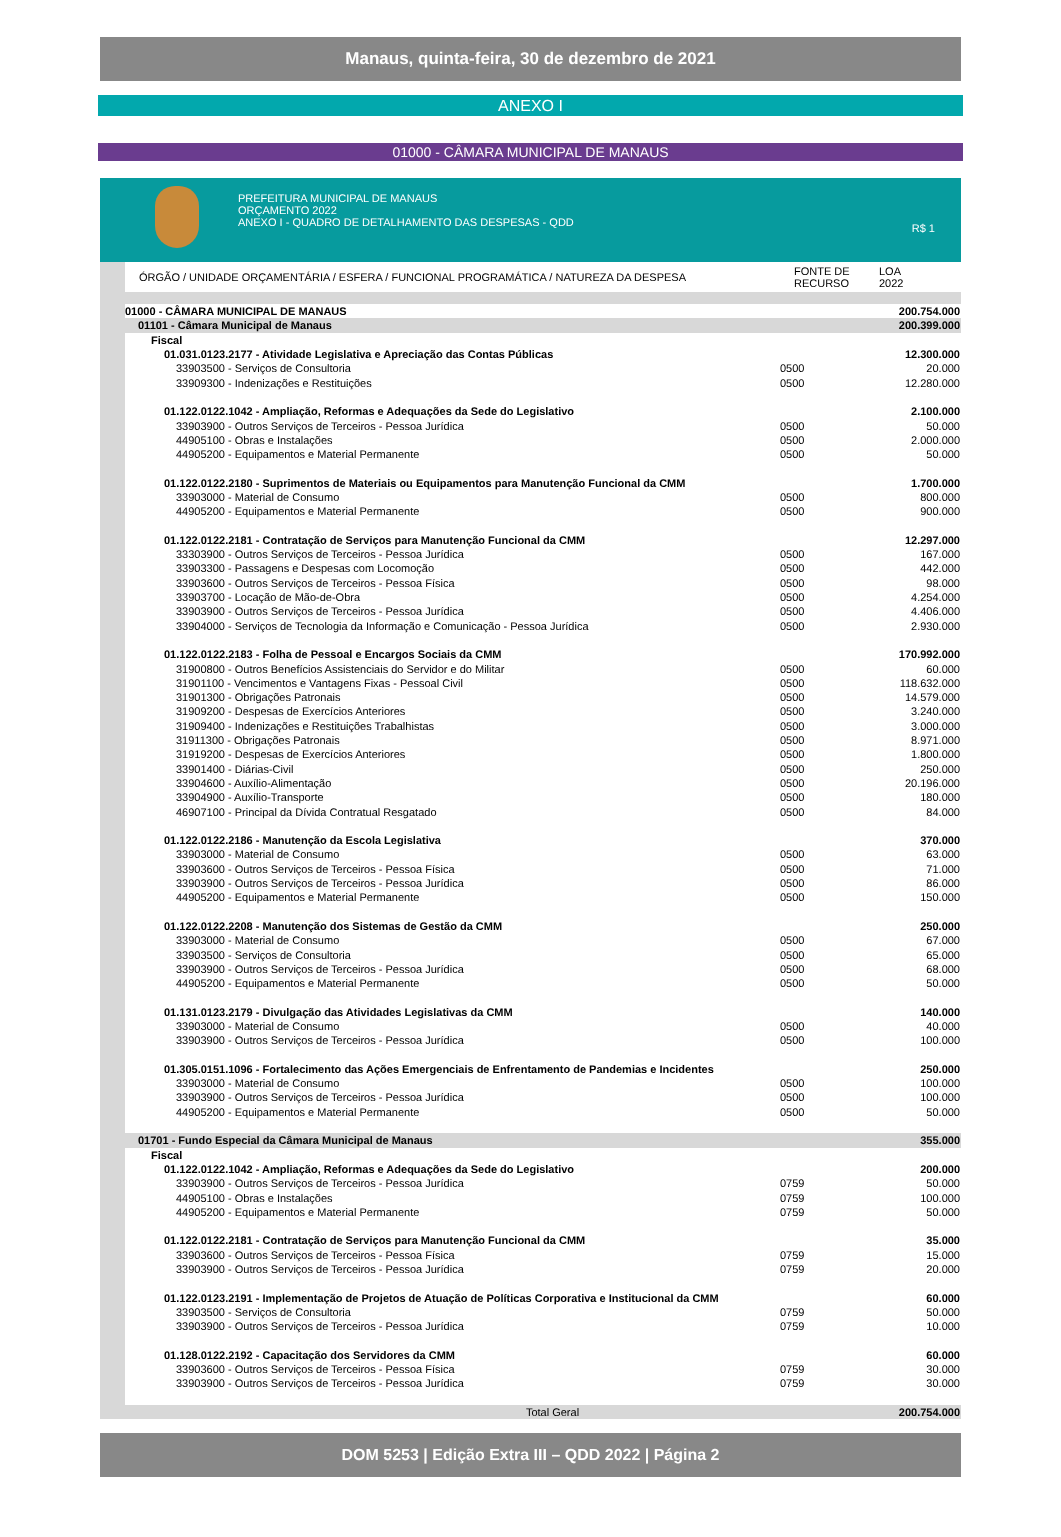Manaus, quinta-feira, 30 de dezembro de 2021
ANEXO I
01000 - CÂMARA MUNICIPAL DE MANAUS
PREFEITURA MUNICIPAL DE MANAUS
ORÇAMENTO 2022
ANEXO I - QUADRO DE DETALHAMENTO DAS DESPESAS - QDD
R$ 1
| ÓRGÃO / UNIDADE ORÇAMENTÁRIA / ESFERA / FUNCIONAL PROGRAMÁTICA / NATUREZA DA DESPESA | FONTE DE RECURSO | LOA 2022 |
| --- | --- | --- |
| 01000 - CÂMARA MUNICIPAL DE MANAUS | | 200.754.000 |
| 01101 - Câmara Municipal de Manaus | | 200.399.000 |
| Fiscal | | |
| 01.031.0123.2177 - Atividade Legislativa e Apreciação das Contas Públicas | | 12.300.000 |
| 33903500 - Serviços de Consultoria | 0500 | 20.000 |
| 33909300 - Indenizações e Restituições | 0500 | 12.280.000 |
| 01.122.0122.1042 - Ampliação, Reformas e Adequações da Sede do Legislativo | | 2.100.000 |
| 33903900 - Outros Serviços de Terceiros - Pessoa Jurídica | 0500 | 50.000 |
| 44905100 - Obras e Instalações | 0500 | 2.000.000 |
| 44905200 - Equipamentos e Material Permanente | 0500 | 50.000 |
| 01.122.0122.2180 - Suprimentos de Materiais ou Equipamentos para Manutenção Funcional da CMM | | 1.700.000 |
| 33903000 - Material de Consumo | 0500 | 800.000 |
| 44905200 - Equipamentos e Material Permanente | 0500 | 900.000 |
| 01.122.0122.2181 - Contratação de Serviços para Manutenção Funcional da CMM | | 12.297.000 |
| 33303900 - Outros Serviços de Terceiros - Pessoa Jurídica | 0500 | 167.000 |
| 33903300 - Passagens e Despesas com Locomoção | 0500 | 442.000 |
| 33903600 - Outros Serviços de Terceiros - Pessoa Física | 0500 | 98.000 |
| 33903700 - Locação de Mão-de-Obra | 0500 | 4.254.000 |
| 33903900 - Outros Serviços de Terceiros - Pessoa Jurídica | 0500 | 4.406.000 |
| 33904000 - Serviços de Tecnologia da Informação e Comunicação - Pessoa Jurídica | 0500 | 2.930.000 |
| 01.122.0122.2183 - Folha de Pessoal e Encargos Sociais da CMM | | 170.992.000 |
| 31900800 - Outros Benefícios Assistenciais do Servidor e do Militar | 0500 | 60.000 |
| 31901100 - Vencimentos e Vantagens Fixas - Pessoal Civil | 0500 | 118.632.000 |
| 31901300 - Obrigações Patronais | 0500 | 14.579.000 |
| 31909200 - Despesas de Exercícios Anteriores | 0500 | 3.240.000 |
| 31909400 - Indenizações e Restituições Trabalhistas | 0500 | 3.000.000 |
| 31911300 - Obrigações Patronais | 0500 | 8.971.000 |
| 31919200 - Despesas de Exercícios Anteriores | 0500 | 1.800.000 |
| 33901400 - Diárias-Civil | 0500 | 250.000 |
| 33904600 - Auxílio-Alimentação | 0500 | 20.196.000 |
| 33904900 - Auxílio-Transporte | 0500 | 180.000 |
| 46907100 - Principal da Dívida Contratual Resgatado | 0500 | 84.000 |
| 01.122.0122.2186 - Manutenção da Escola Legislativa | | 370.000 |
| 33903000 - Material de Consumo | 0500 | 63.000 |
| 33903600 - Outros Serviços de Terceiros - Pessoa Física | 0500 | 71.000 |
| 33903900 - Outros Serviços de Terceiros - Pessoa Jurídica | 0500 | 86.000 |
| 44905200 - Equipamentos e Material Permanente | 0500 | 150.000 |
| 01.122.0122.2208 - Manutenção dos Sistemas de Gestão da CMM | | 250.000 |
| 33903000 - Material de Consumo | 0500 | 67.000 |
| 33903500 - Serviços de Consultoria | 0500 | 65.000 |
| 33903900 - Outros Serviços de Terceiros - Pessoa Jurídica | 0500 | 68.000 |
| 44905200 - Equipamentos e Material Permanente | 0500 | 50.000 |
| 01.131.0123.2179 - Divulgação das Atividades Legislativas da CMM | | 140.000 |
| 33903000 - Material de Consumo | 0500 | 40.000 |
| 33903900 - Outros Serviços de Terceiros - Pessoa Jurídica | 0500 | 100.000 |
| 01.305.0151.1096 - Fortalecimento das Ações Emergenciais de Enfrentamento de Pandemias e Incidentes | | 250.000 |
| 33903000 - Material de Consumo | 0500 | 100.000 |
| 33903900 - Outros Serviços de Terceiros - Pessoa Jurídica | 0500 | 100.000 |
| 44905200 - Equipamentos e Material Permanente | 0500 | 50.000 |
| 01701 - Fundo Especial da Câmara Municipal de Manaus | | 355.000 |
| Fiscal | | |
| 01.122.0122.1042 - Ampliação, Reformas e Adequações da Sede do Legislativo | | 200.000 |
| 33903900 - Outros Serviços de Terceiros - Pessoa Jurídica | 0759 | 50.000 |
| 44905100 - Obras e Instalações | 0759 | 100.000 |
| 44905200 - Equipamentos e Material Permanente | 0759 | 50.000 |
| 01.122.0122.2181 - Contratação de Serviços para Manutenção Funcional da CMM | | 35.000 |
| 33903600 - Outros Serviços de Terceiros - Pessoa Física | 0759 | 15.000 |
| 33903900 - Outros Serviços de Terceiros - Pessoa Jurídica | 0759 | 20.000 |
| 01.122.0123.2191 - Implementação de Projetos de Atuação de Políticas Corporativa e Institucional da CMM | | 60.000 |
| 33903500 - Serviços de Consultoria | 0759 | 50.000 |
| 33903900 - Outros Serviços de Terceiros - Pessoa Jurídica | 0759 | 10.000 |
| 01.128.0122.2192 - Capacitação dos Servidores da CMM | | 60.000 |
| 33903600 - Outros Serviços de Terceiros - Pessoa Física | 0759 | 30.000 |
| 33903900 - Outros Serviços de Terceiros - Pessoa Jurídica | 0759 | 30.000 |
| Total Geral | | 200.754.000 |
DOM 5253 | Edição Extra III – QDD 2022 | Página 2